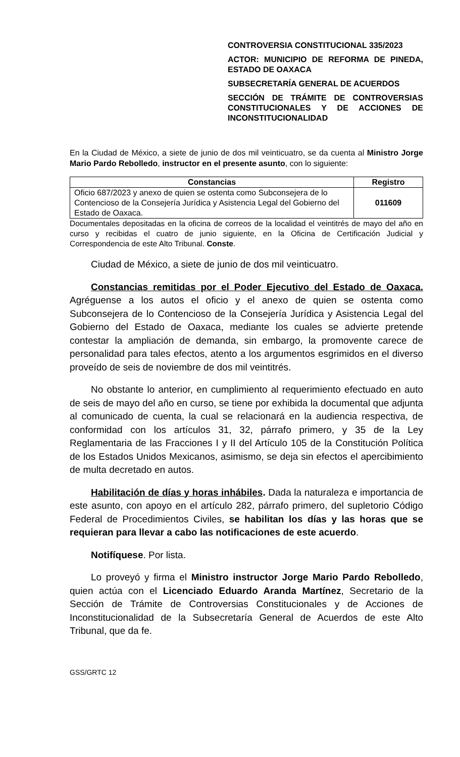CONTROVERSIA CONSTITUCIONAL 335/2023
ACTOR: MUNICIPIO DE REFORMA DE PINEDA, ESTADO DE OAXACA
SUBSECRETARÍA GENERAL DE ACUERDOS
SECCIÓN DE TRÁMITE DE CONTROVERSIAS CONSTITUCIONALES Y DE ACCIONES DE INCONSTITUCIONALIDAD
En la Ciudad de México, a siete de junio de dos mil veinticuatro, se da cuenta al Ministro Jorge Mario Pardo Rebolledo, instructor en el presente asunto, con lo siguiente:
| Constancias | Registro |
| --- | --- |
| Oficio 687/2023 y anexo de quien se ostenta como Subconsejera de lo Contencioso de la Consejería Jurídica y Asistencia Legal del Gobierno del Estado de Oaxaca. | 011609 |
Documentales depositadas en la oficina de correos de la localidad el veintitrés de mayo del año en curso y recibidas el cuatro de junio siguiente, en la Oficina de Certificación Judicial y Correspondencia de este Alto Tribunal. Conste.
Ciudad de México, a siete de junio de dos mil veinticuatro.
Constancias remitidas por el Poder Ejecutivo del Estado de Oaxaca. Agréguense a los autos el oficio y el anexo de quien se ostenta como Subconsejera de lo Contencioso de la Consejería Jurídica y Asistencia Legal del Gobierno del Estado de Oaxaca, mediante los cuales se advierte pretende contestar la ampliación de demanda, sin embargo, la promovente carece de personalidad para tales efectos, atento a los argumentos esgrimidos en el diverso proveído de seis de noviembre de dos mil veintitrés.
No obstante lo anterior, en cumplimiento al requerimiento efectuado en auto de seis de mayo del año en curso, se tiene por exhibida la documental que adjunta al comunicado de cuenta, la cual se relacionará en la audiencia respectiva, de conformidad con los artículos 31, 32, párrafo primero, y 35 de la Ley Reglamentaria de las Fracciones I y II del Artículo 105 de la Constitución Política de los Estados Unidos Mexicanos, asimismo, se deja sin efectos el apercibimiento de multa decretado en autos.
Habilitación de días y horas inhábiles. Dada la naturaleza e importancia de este asunto, con apoyo en el artículo 282, párrafo primero, del supletorio Código Federal de Procedimientos Civiles, se habilitan los días y las horas que se requieran para llevar a cabo las notificaciones de este acuerdo.
Notifíquese. Por lista.
Lo proveyó y firma el Ministro instructor Jorge Mario Pardo Rebolledo, quien actúa con el Licenciado Eduardo Aranda Martínez, Secretario de la Sección de Trámite de Controversias Constitucionales y de Acciones de Inconstitucionalidad de la Subsecretaría General de Acuerdos de este Alto Tribunal, que da fe.
GSS/GRTC 12